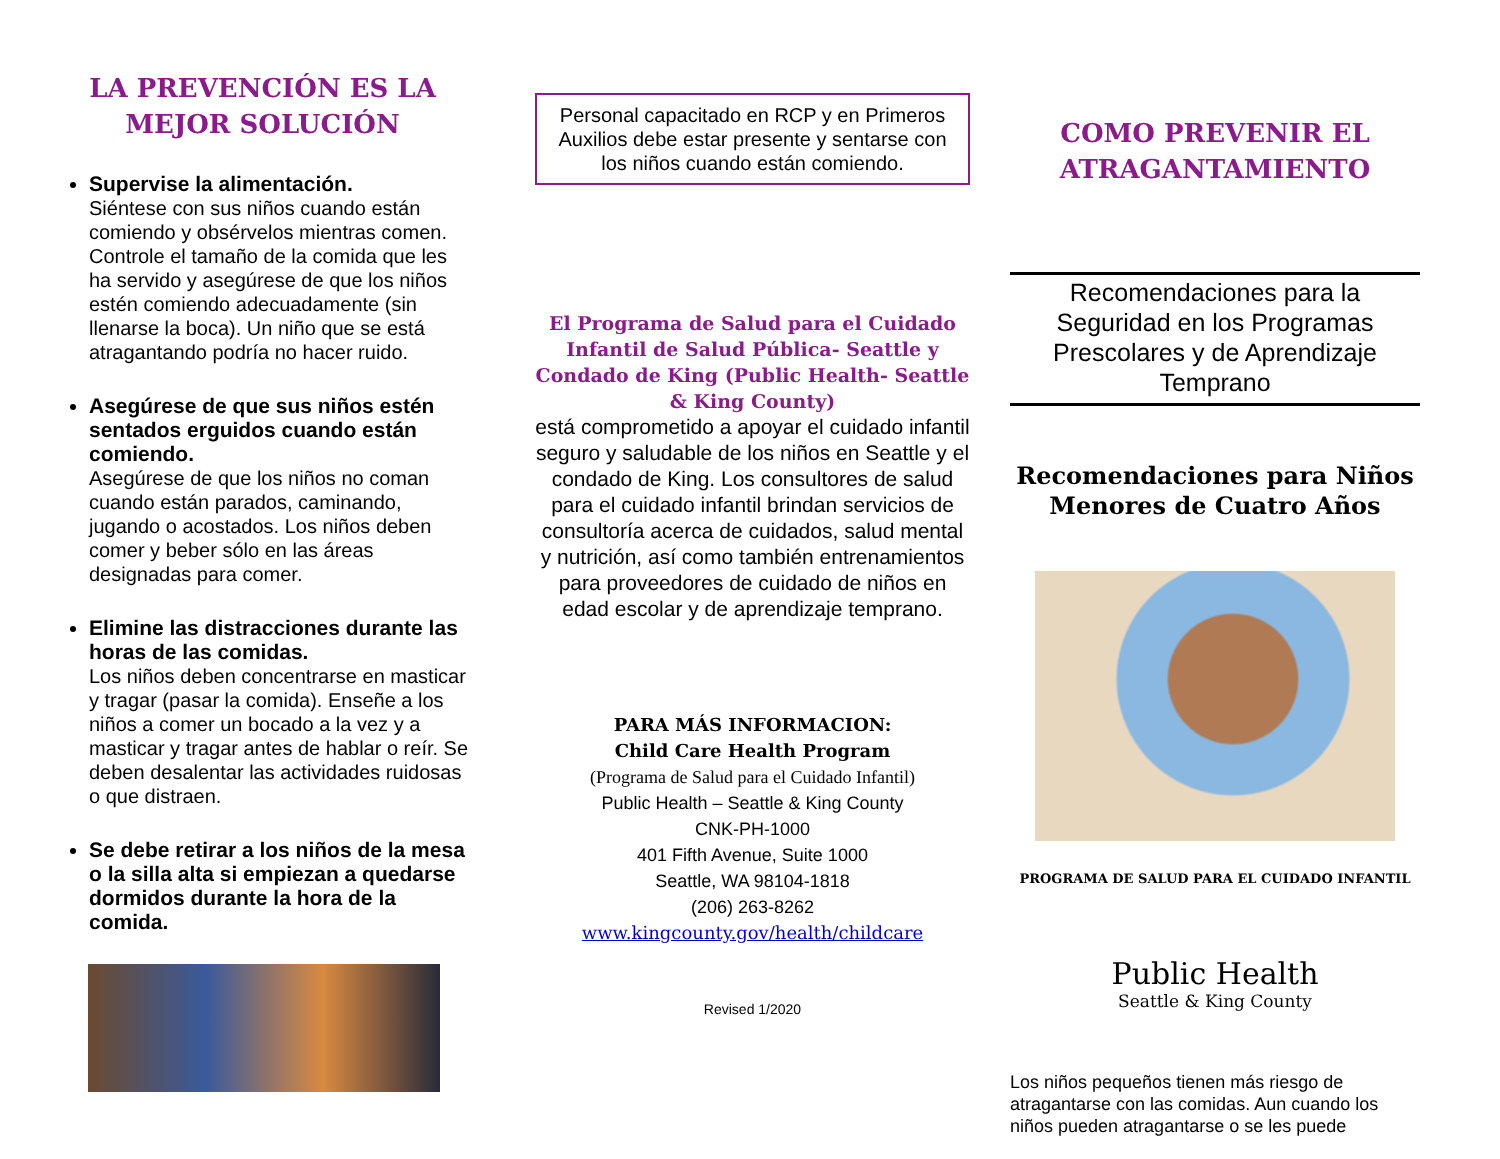LA PREVENCIÓN ES LA
MEJOR SOLUCIÓN
Supervise la alimentación.
Siéntese con sus niños cuando están comiendo y obsérvelos mientras comen. Controle el tamaño de la comida que les ha servido y asegúrese de que los niños estén comiendo adecuadamente (sin llenarse la boca). Un niño que se está atragantando podría no hacer ruido.
Asegúrese de que sus niños estén sentados erguidos cuando están comiendo.
Asegúrese de que los niños no coman cuando están parados, caminando, jugando o acostados. Los niños deben comer y beber sólo en las áreas designadas para comer.
Elimine las distracciones durante las horas de las comidas.
Los niños deben concentrarse en masticar y tragar (pasar la comida). Enseñe a los niños a comer un bocado a la vez y a masticar y tragar antes de hablar o reír. Se deben desalentar las actividades ruidosas o que distraen.
Se debe retirar a los niños de la mesa o la silla alta si empiezan a quedarse dormidos durante la hora de la comida.
Personal capacitado en RCP y en Primeros Auxilios debe estar presente y sentarse con los niños cuando están comiendo.
El Programa de Salud para el Cuidado Infantil de Salud Pública- Seattle y Condado de King (Public Health- Seattle & King County)
está comprometido a apoyar el cuidado infantil seguro y saludable de los niños en Seattle y el condado de King. Los consultores de salud para el cuidado infantil brindan servicios de consultoría acerca de cuidados, salud mental y nutrición, así como también entrenamientos para proveedores de cuidado de niños en edad escolar y de aprendizaje temprano.
PARA MÁS INFORMACION:
Child Care Health Program
(Programa de Salud para el Cuidado Infantil)
Public Health – Seattle & King County
CNK-PH-1000
401 Fifth Avenue, Suite 1000
Seattle, WA 98104-1818
(206) 263-8262
www.kingcounty.gov/health/childcare
Revised 1/2020
COMO PREVENIR EL
ATRAGANTAMIENTO
Recomendaciones para la Seguridad en los Programas Prescolares y de Aprendizaje Temprano
Recomendaciones para Niños Menores de Cuatro Años
PROGRAMA DE SALUD PARA EL CUIDADO INFANTIL
Public Health
Seattle & King County
Los niños pequeños tienen más riesgo de atragantarse con las comidas. Aun cuando los niños pueden atragantarse o se les puede